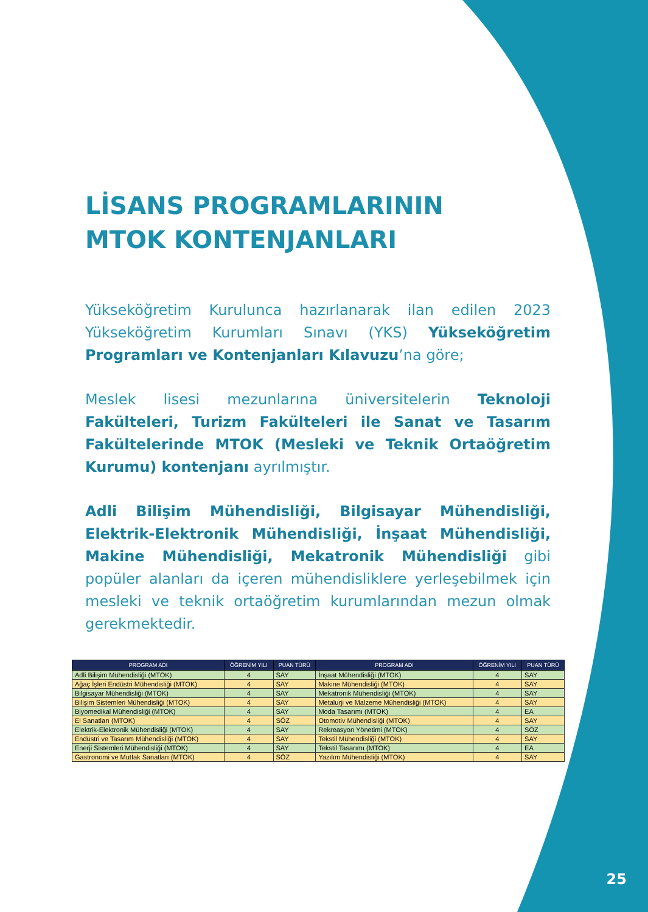LİSANS PROGRAMLARININ
MTOK KONTENJANLARI
Yükseköğretim Kurulunca hazırlanarak ilan edilen 2023 Yükseköğretim Kurumları Sınavı (YKS) Yükseköğretim Programları ve Kontenjanları Kılavuzu’na göre;
Meslek lisesi mezunlarına üniversitelerin Teknoloji Fakülteleri, Turizm Fakülteleri ile Sanat ve Tasarım Fakültelerinde MTOK (Mesleki ve Teknik Ortaöğretim Kurumu) kontenjanı ayrılmıştır.
Adli Bilişim Mühendisliği, Bilgisayar Mühendisliği, Elektrik-Elektronik Mühendisliği, İnşaat Mühendisliği, Makine Mühendisliği, Mekatronik Mühendisliği gibi popüler alanları da içeren mühendisliklere yerleşebilmek için mesleki ve teknik ortaöğretim kurumlarından mezun olmak gerekmektedir.
| PROGRAM ADI | ÖĞRENİM YILI | PUAN TÜRÜ | PROGRAM ADI | ÖĞRENİM YILI | PUAN TÜRÜ |
| --- | --- | --- | --- | --- | --- |
| Adli Bilişim Mühendisliği (MTOK) | 4 | SAY | İnşaat Mühendisliği (MTOK) | 4 | SAY |
| Ağaç İşleri Endüstri Mühendisliği (MTOK) | 4 | SAY | Makine Mühendisliği (MTOK) | 4 | SAY |
| Bilgisayar Mühendisliği (MTOK) | 4 | SAY | Mekatronik Mühendisliği (MTOK) | 4 | SAY |
| Bilişim Sistemleri Mühendisliği (MTOK) | 4 | SAY | Metalurji ve Malzeme Mühendisliği (MTOK) | 4 | SAY |
| Biyomedikal Mühendisliği (MTOK) | 4 | SAY | Moda Tasarımı (MTOK) | 4 | EA |
| El Sanatları (MTOK) | 4 | SÖZ | Otomotiv Mühendisliği (MTOK) | 4 | SAY |
| Elektrik-Elektronik Mühendisliği (MTOK) | 4 | SAY | Rekreasyon Yönetimi (MTOK) | 4 | SÖZ |
| Endüstri ve Tasarım Mühendisliği (MTOK) | 4 | SAY | Tekstil Mühendisliği (MTOK) | 4 | SAY |
| Enerji Sistemleri Mühendisliği (MTOK) | 4 | SAY | Tekstil Tasarımı (MTOK) | 4 | EA |
| Gastronomi ve Mutfak Sanatları (MTOK) | 4 | SÖZ | Yazılım Mühendisliği (MTOK) | 4 | SAY |
25